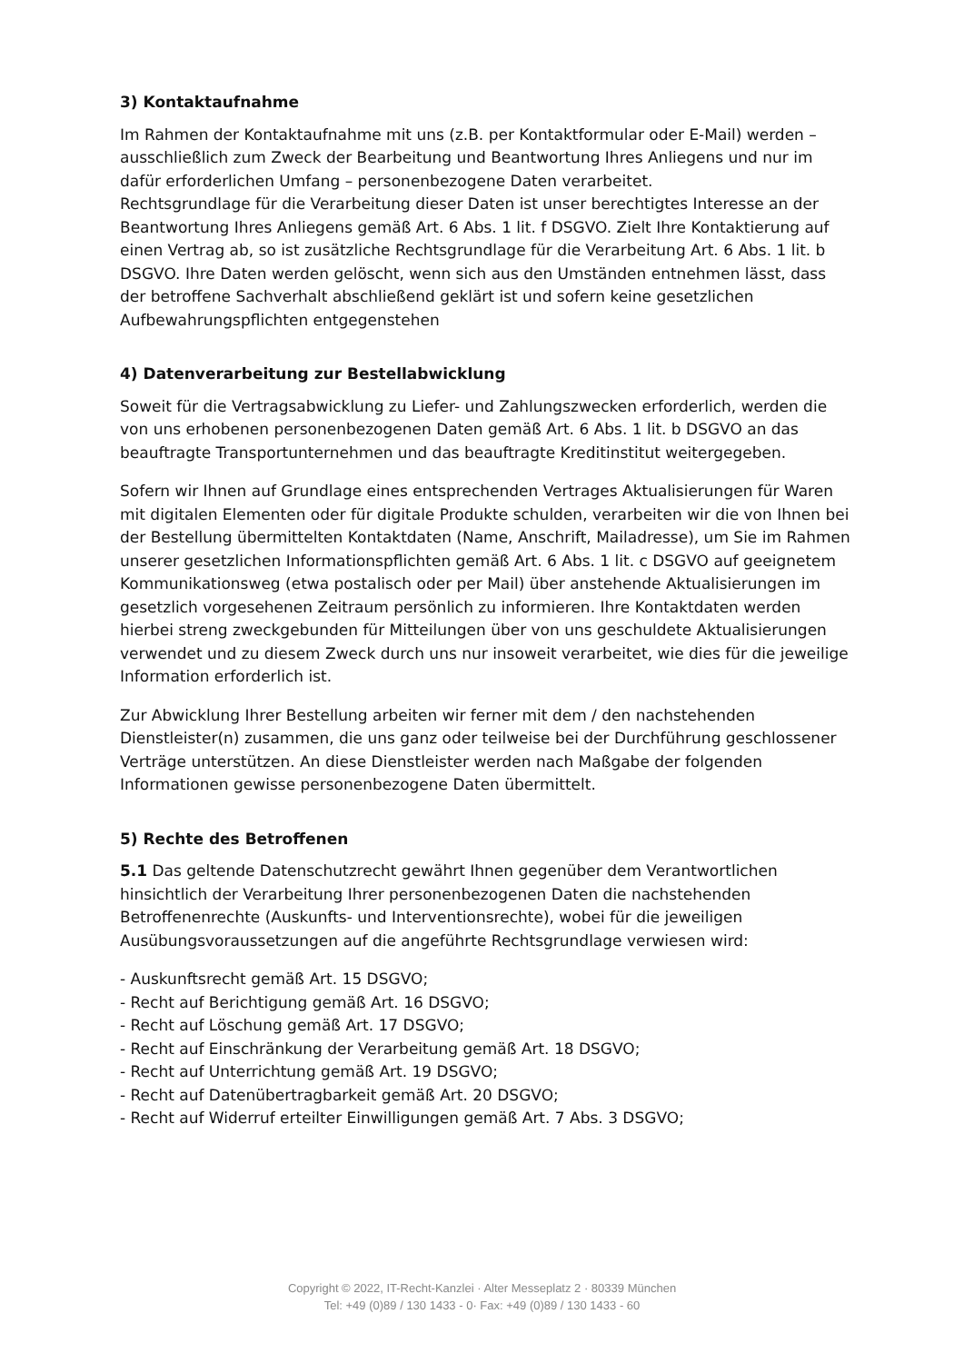3) Kontaktaufnahme
Im Rahmen der Kontaktaufnahme mit uns (z.B. per Kontaktformular oder E-Mail) werden – ausschließlich zum Zweck der Bearbeitung und Beantwortung Ihres Anliegens und nur im dafür erforderlichen Umfang – personenbezogene Daten verarbeitet.
Rechtsgrundlage für die Verarbeitung dieser Daten ist unser berechtigtes Interesse an der Beantwortung Ihres Anliegens gemäß Art. 6 Abs. 1 lit. f DSGVO. Zielt Ihre Kontaktierung auf einen Vertrag ab, so ist zusätzliche Rechtsgrundlage für die Verarbeitung Art. 6 Abs. 1 lit. b DSGVO. Ihre Daten werden gelöscht, wenn sich aus den Umständen entnehmen lässt, dass der betroffene Sachverhalt abschließend geklärt ist und sofern keine gesetzlichen Aufbewahrungspflichten entgegenstehen
4) Datenverarbeitung zur Bestellabwicklung
Soweit für die Vertragsabwicklung zu Liefer- und Zahlungszwecken erforderlich, werden die von uns erhobenen personenbezogenen Daten gemäß Art. 6 Abs. 1 lit. b DSGVO an das beauftragte Transportunternehmen und das beauftragte Kreditinstitut weitergegeben.
Sofern wir Ihnen auf Grundlage eines entsprechenden Vertrages Aktualisierungen für Waren mit digitalen Elementen oder für digitale Produkte schulden, verarbeiten wir die von Ihnen bei der Bestellung übermittelten Kontaktdaten (Name, Anschrift, Mailadresse), um Sie im Rahmen unserer gesetzlichen Informationspflichten gemäß Art. 6 Abs. 1 lit. c DSGVO auf geeignetem Kommunikationsweg (etwa postalisch oder per Mail) über anstehende Aktualisierungen im gesetzlich vorgesehenen Zeitraum persönlich zu informieren. Ihre Kontaktdaten werden hierbei streng zweckgebunden für Mitteilungen über von uns geschuldete Aktualisierungen verwendet und zu diesem Zweck durch uns nur insoweit verarbeitet, wie dies für die jeweilige Information erforderlich ist.
Zur Abwicklung Ihrer Bestellung arbeiten wir ferner mit dem / den nachstehenden Dienstleister(n) zusammen, die uns ganz oder teilweise bei der Durchführung geschlossener Verträge unterstützen. An diese Dienstleister werden nach Maßgabe der folgenden Informationen gewisse personenbezogene Daten übermittelt.
5) Rechte des Betroffenen
5.1 Das geltende Datenschutzrecht gewährt Ihnen gegenüber dem Verantwortlichen hinsichtlich der Verarbeitung Ihrer personenbezogenen Daten die nachstehenden Betroffenenrechte (Auskunfts- und Interventionsrechte), wobei für die jeweiligen Ausübungsvoraussetzungen auf die angeführte Rechtsgrundlage verwiesen wird:
- Auskunftsrecht gemäß Art. 15 DSGVO;
- Recht auf Berichtigung gemäß Art. 16 DSGVO;
- Recht auf Löschung gemäß Art. 17 DSGVO;
- Recht auf Einschränkung der Verarbeitung gemäß Art. 18 DSGVO;
- Recht auf Unterrichtung gemäß Art. 19 DSGVO;
- Recht auf Datenübertragbarkeit gemäß Art. 20 DSGVO;
- Recht auf Widerruf erteilter Einwilligungen gemäß Art. 7 Abs. 3 DSGVO;
Copyright © 2022, IT-Recht-Kanzlei · Alter Messeplatz 2 · 80339 München
Tel: +49 (0)89 / 130 1433 - 0· Fax: +49 (0)89 / 130 1433 - 60